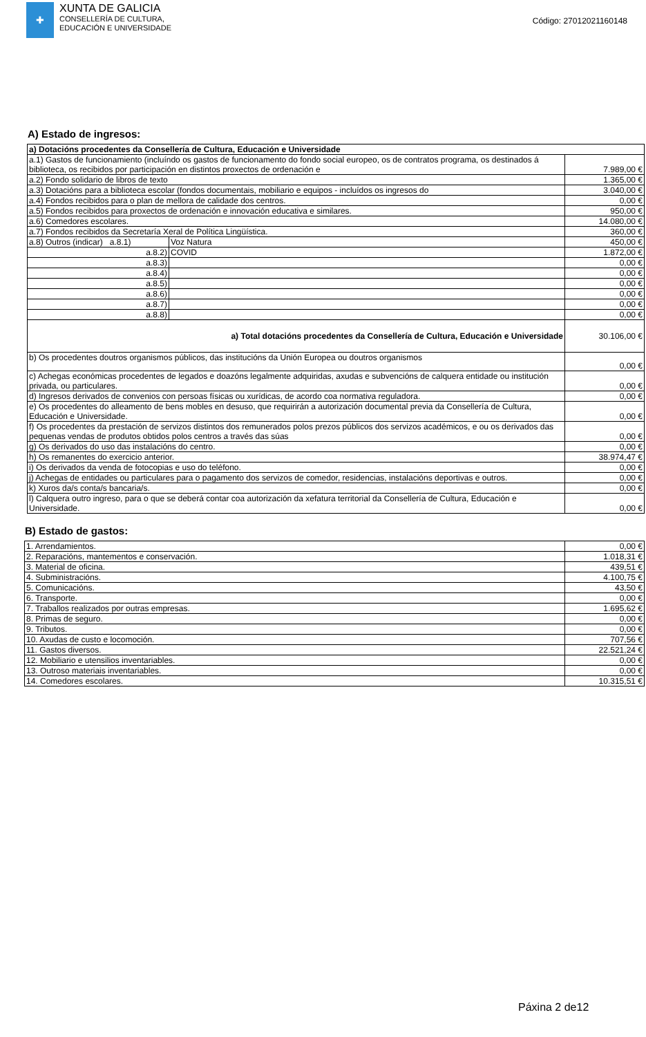✚
XUNTA DE GALICIA
CONSELLERÍA DE CULTURA,
EDUCACIÓN E UNIVERSIDADE
Código: 27012021160148
A) Estado de ingresos:
| a) Dotacións procedentes da Consellería de Cultura, Educación e Universidade | | |
| a.1) Gastos de funcionamiento (incluíndo os gastos de funcionamento do fondo social europeo, os de contratos programa, os destinados á biblioteca, os recibidos por participación en distintos proxectos de ordenación e | | 7.989,00 € |
| a.2) Fondo solidario de libros de texto | | 1.365,00 € |
| a.3) Dotacións para a biblioteca escolar (fondos documentais, mobiliario e equipos - incluídos os ingresos do | | 3.040,00 € |
| a.4) Fondos recibidos para o plan de mellora de calidade dos centros. | | 0,00 € |
| a.5) Fondos recibidos para proxectos de ordenación e innovación educativa e similares. | | 950,00 € |
| a.6) Comedores escolares. | | 14.080,00 € |
| a.7) Fondos recibidos da Secretaría Xeral de Política Lingüística. | | 360,00 € |
| a.8) Outros (indicar) a.8.1) | Voz Natura | 450,00 € |
| a.8.2) | COVID | 1.872,00 € |
| a.8.3) | | 0,00 € |
| a.8.4) | | 0,00 € |
| a.8.5) | | 0,00 € |
| a.8.6) | | 0,00 € |
| a.8.7) | | 0,00 € |
| a.8.8) | | 0,00 € |
| a) Total dotacións procedentes da Consellería de Cultura, Educación e Universidade | | 30.106,00 € |
| b) Os procedentes doutros organismos públicos, das institucións da Unión Europea ou doutros organismos | | 0,00 € |
| c) Achegas económicas procedentes de legados e doazóns legalmente adquiridas, axudas e subvencións de calquera entidade ou institución privada, ou particulares. | | 0,00 € |
| d) Ingresos derivados de convenios con persoas físicas ou xurídicas, de acordo coa normativa reguladora. | | 0,00 € |
| e) Os procedentes do alleamento de bens mobles en desuso, que requirirán a autorización documental previa da Consellería de Cultura, Educación e Universidade. | | 0,00 € |
| f) Os procedentes da prestación de servizos distintos dos remunerados polos prezos públicos dos servizos académicos, e ou os derivados das pequenas vendas de produtos obtidos polos centros a través das súas | | 0,00 € |
| g) Os derivados do uso das instalacións do centro. | | 0,00 € |
| h) Os remanentes do exercicio anterior. | | 38.974,47 € |
| i) Os derivados da venda de fotocopias e uso do teléfono. | | 0,00 € |
| j) Achegas de entidades ou particulares para o pagamento dos servizos de comedor, residencias, instalacións deportivas e outros. | | 0,00 € |
| k) Xuros da/s conta/s bancaria/s. | | 0,00 € |
| l) Calquera outro ingreso, para o que se deberá contar coa autorización da xefatura territorial da Consellería de Cultura, Educación e Universidade. | | 0,00 € |
B) Estado de gastos:
| 1. Arrendamientos. | 0,00 € |
| 2. Reparacións, mantementos e conservación. | 1.018,31 € |
| 3. Material de oficina. | 439,51 € |
| 4. Subministracións. | 4.100,75 € |
| 5. Comunicacións. | 43,50 € |
| 6. Transporte. | 0,00 € |
| 7. Traballos realizados por outras empresas. | 1.695,62 € |
| 8. Primas de seguro. | 0,00 € |
| 9. Tributos. | 0,00 € |
| 10. Axudas de custo e locomoción. | 707,56 € |
| 11. Gastos diversos. | 22.521,24 € |
| 12. Mobiliario e utensilios inventariables. | 0,00 € |
| 13. Outroso materiais inventariables. | 0,00 € |
| 14. Comedores escolares. | 10.315,51 € |
Páxina 2 de12